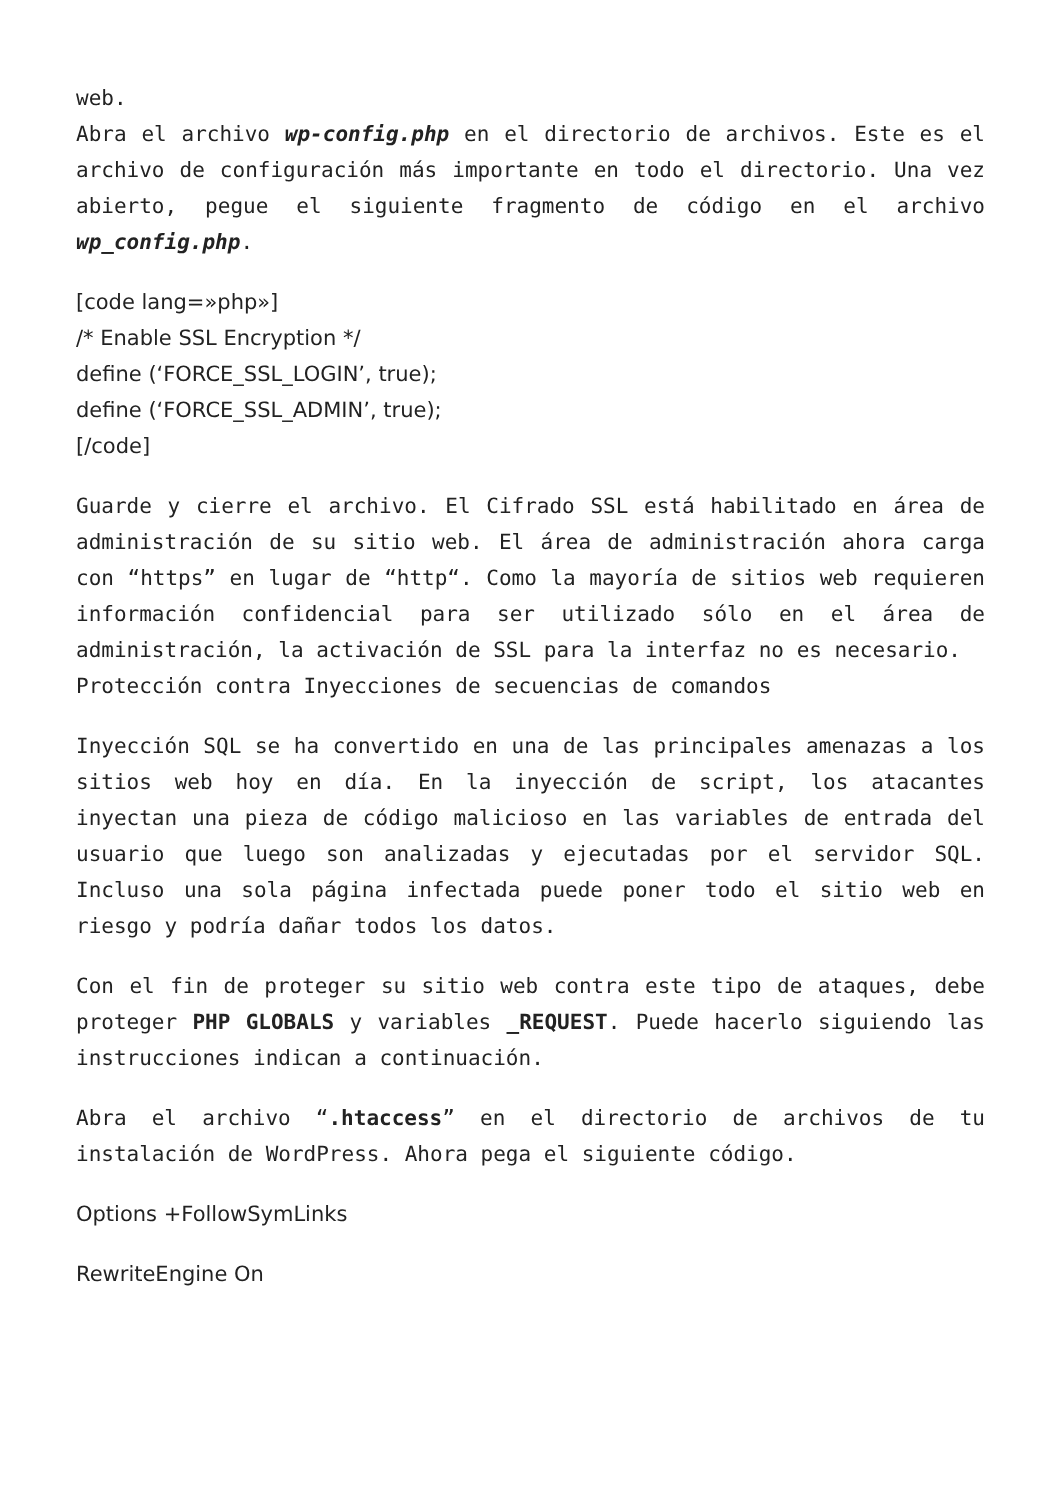web.
Abra el archivo wp-config.php en el directorio de archivos. Este es el archivo de configuración más importante en todo el directorio. Una vez abierto, pegue el siguiente fragmento de código en el archivo wp_config.php.
[code lang=»php»]
/* Enable SSL Encryption */
define (‘FORCE_SSL_LOGIN’, true);
define (‘FORCE_SSL_ADMIN’, true);
[/code]
Guarde y cierre el archivo. El Cifrado SSL está habilitado en área de administración de su sitio web. El área de administración ahora carga con “https” en lugar de “http“. Como la mayoría de sitios web requieren información confidencial para ser utilizado sólo en el área de administración, la activación de SSL para la interfaz no es necesario.
Protección contra Inyecciones de secuencias de comandos
Inyección SQL se ha convertido en una de las principales amenazas a los sitios web hoy en día. En la inyección de script, los atacantes inyectan una pieza de código malicioso en las variables de entrada del usuario que luego son analizadas y ejecutadas por el servidor SQL. Incluso una sola página infectada puede poner todo el sitio web en riesgo y podría dañar todos los datos.
Con el fin de proteger su sitio web contra este tipo de ataques, debe proteger PHP GLOBALS y variables _REQUEST. Puede hacerlo siguiendo las instrucciones indican a continuación.
Abra el archivo “.htaccess” en el directorio de archivos de tu instalación de WordPress. Ahora pega el siguiente código.
Options +FollowSymLinks
RewriteEngine On